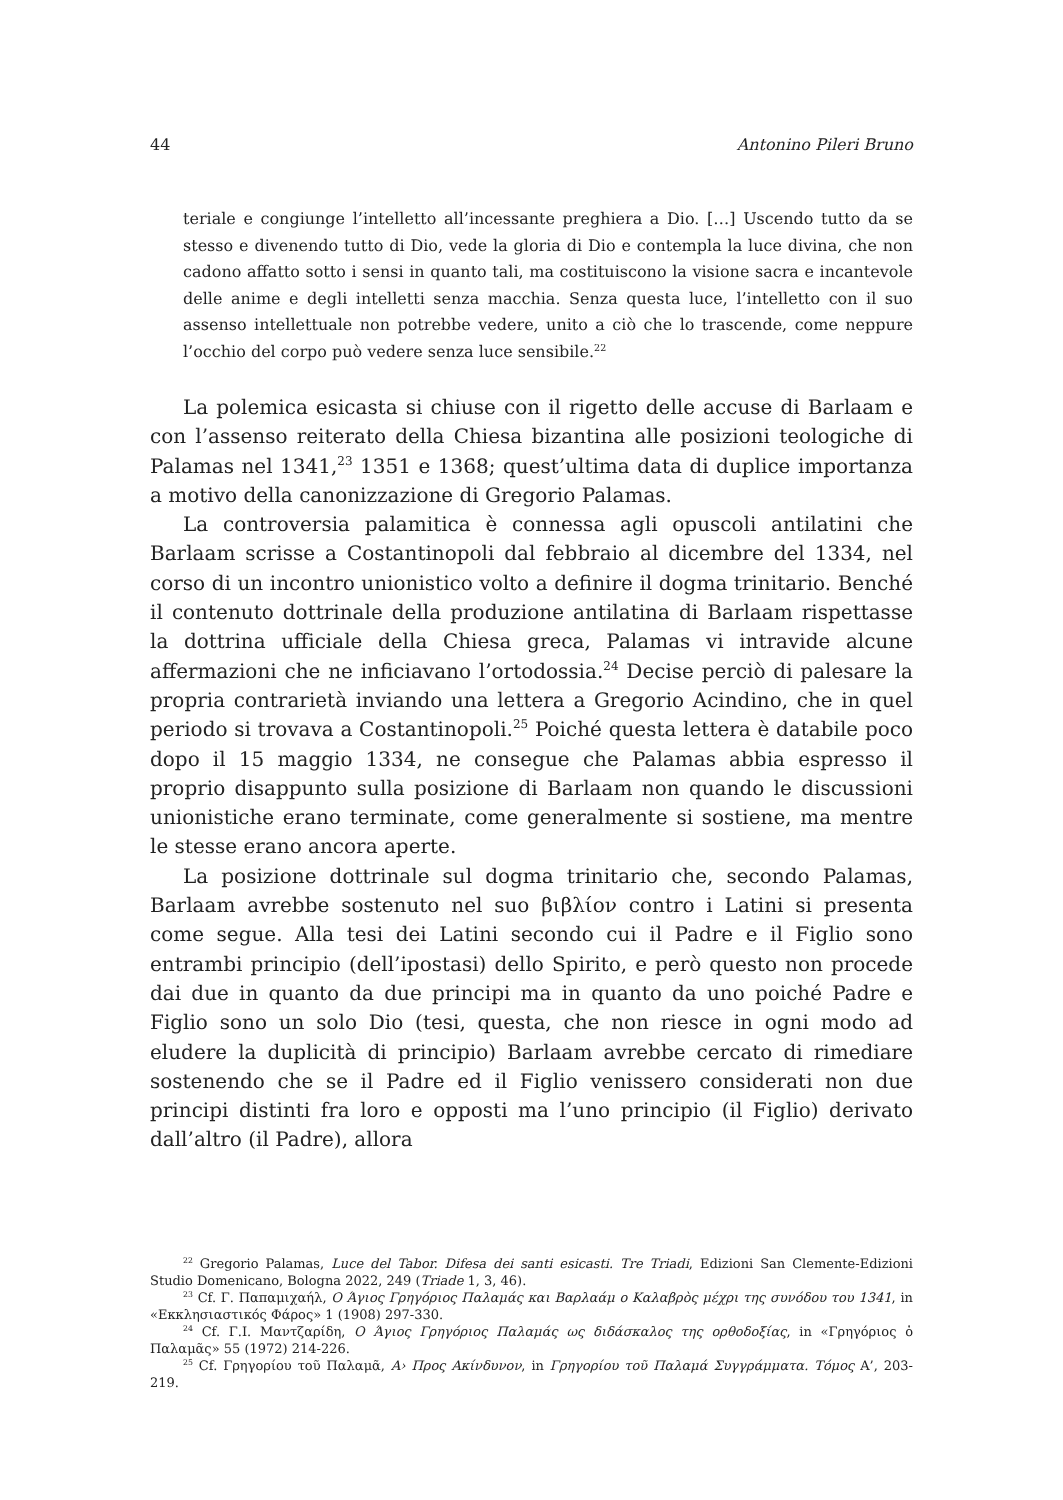44 Antonino Pileri Bruno
teriale e congiunge l’intelletto all’incessante preghiera a Dio. […] Uscendo tutto da se stesso e divenendo tutto di Dio, vede la gloria di Dio e contempla la luce divina, che non cadono affatto sotto i sensi in quanto tali, ma costituiscono la visione sacra e incantevole delle anime e degli intelletti senza macchia. Senza questa luce, l’intelletto con il suo assenso intellettuale non potrebbe vedere, unito a ciò che lo trascende, come neppure l’occhio del corpo può vedere senza luce sensibile.<sup>22</sup>
La polemica esicasta si chiuse con il rigetto delle accuse di Barlaam e con l’assenso reiterato della Chiesa bizantina alle posizioni teologiche di Palamas nel 1341,<sup>23</sup> 1351 e 1368; quest’ultima data di duplice importanza a motivo della canonizzazione di Gregorio Palamas.
La controversia palamitica è connessa agli opuscoli antilatini che Barlaam scrisse a Costantinopoli dal febbraio al dicembre del 1334, nel corso di un incontro unionistico volto a definire il dogma trinitario. Benché il contenuto dottrinale della produzione antilatina di Barlaam rispettasse la dottrina ufficiale della Chiesa greca, Palamas vi intravide alcune affermazioni che ne inficiavano l’ortodossia.<sup>24</sup> Decise perciò di palesare la propria contrarietà inviando una lettera a Gregorio Acindino, che in quel periodo si trovava a Costantinopoli.<sup>25</sup> Poiché questa lettera è databile poco dopo il 15 maggio 1334, ne consegue che Palamas abbia espresso il proprio disappunto sulla posizione di Barlaam non quando le discussioni unionistiche erano terminate, come generalmente si sostiene, ma mentre le stesse erano ancora aperte.
La posizione dottrinale sul dogma trinitario che, secondo Palamas, Barlaam avrebbe sostenuto nel suo βιβλίον contro i Latini si presenta come segue. Alla tesi dei Latini secondo cui il Padre e il Figlio sono entrambi principio (dell’ipostasi) dello Spirito, e però questo non procede dai due in quanto da due principi ma in quanto da uno poiché Padre e Figlio sono un solo Dio (tesi, questa, che non riesce in ogni modo ad eludere la duplicità di principio) Barlaam avrebbe cercato di rimediare sostenendo che se il Padre ed il Figlio venissero considerati non due principi distinti fra loro e opposti ma l’uno principio (il Figlio) derivato dall’altro (il Padre), allora
<sup>22</sup> Gregorio Palamas, Luce del Tabor. Difesa dei santi esicasti. Tre Triadi, Edizioni San Clemente-Edizioni Studio Domenicano, Bologna 2022, 249 (Triade 1, 3, 46).
<sup>23</sup> Cf. Γ. Παπαμιχαήλ, Ο Άγιος Γρηγόριος Παλαμάς και Βαρλαάμ ο Καλαβρὸς μέχρι της συνόδου του 1341, in «Εκκλησιαστικός Φάρος» 1 (1908) 297-330.
<sup>24</sup> Cf. Γ.Ι. Μαντζαρίδη, Ο Άγιος Γρηγόριος Παλαμάς ως διδάσκαλος της ορθοδοξίας, in «Γρηγόριος ὁ Παλαμᾶς» 55 (1972) 214-226.
<sup>25</sup> Cf. Γρηγορίου τοῦ Παλαμᾶ, Α› Προς Ακίνδυνον, in Γρηγορίου τοῦ Παλαμά Συγγράμματα. Τόμος Α’, 203-219.